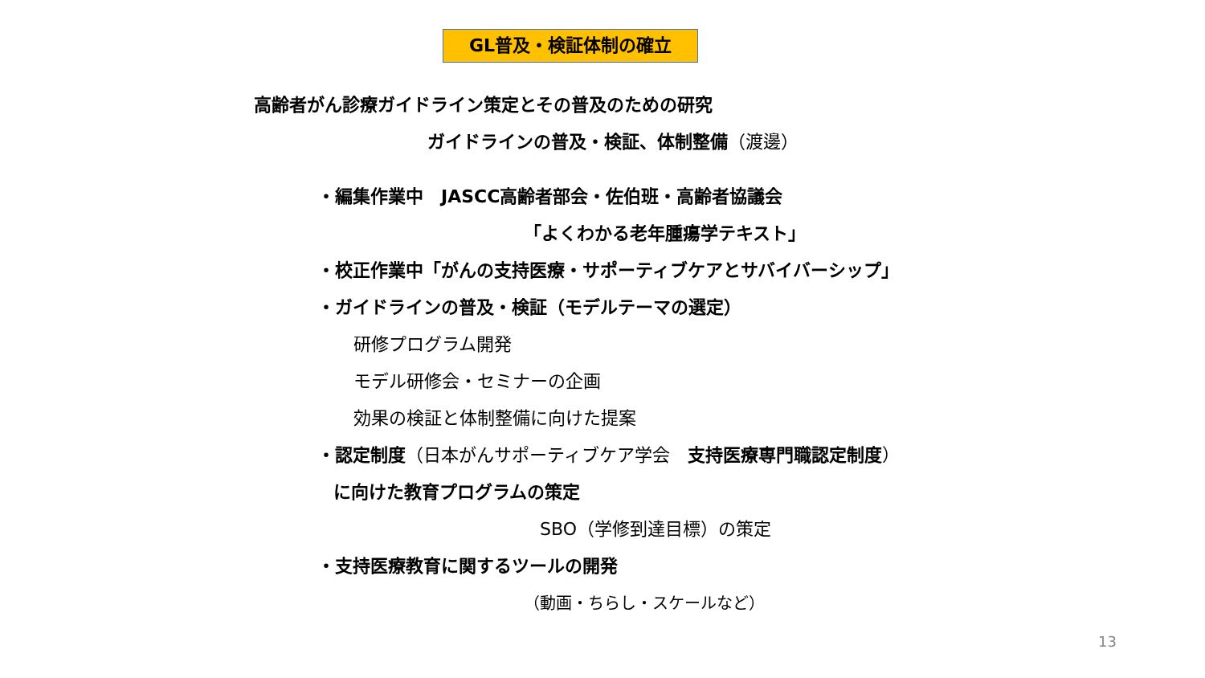GL普及・検証体制の確立
高齢者がん診療ガイドライン策定とその普及のための研究
ガイドラインの普及・検証、体制整備（渡邊）
・編集作業中　JASCC高齢者部会・佐伯班・高齢者協議会
「よくわかる老年腫瘍学テキスト」
・校正作業中「がんの支持医療・サポーティブケアとサバイバーシップ」
・ガイドラインの普及・検証（モデルテーマの選定）
研修プログラム開発
モデル研修会・セミナーの企画
効果の検証と体制整備に向けた提案
・認定制度（日本がんサポーティブケア学会　支持医療専門職認定制度）
に向けた教育プログラムの策定
SBO（学修到達目標）の策定
・支持医療教育に関するツールの開発
（動画・ちらし・スケールなど）
13